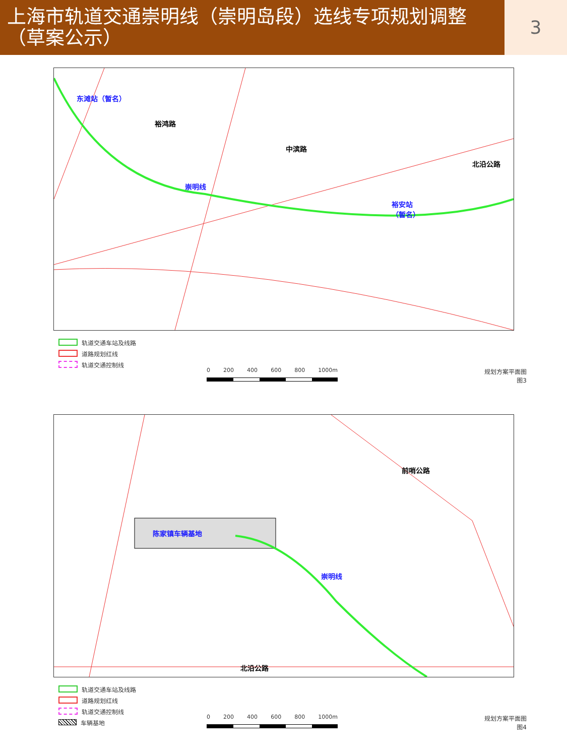上海市轨道交通崇明线（崇明岛段）选线专项规划调整（草案公示）
3
东滩站（暂名）
裕鸿路
中滨路
北沿公路
崇明线
裕安站
（暂名）
轨道交通车站及线路
道路规划红线
轨道交通控制线
0 200 400 600 800 1000m 规划方案平面图
图3
陈家镇车辆基地
前哨公路
崇明线
北沿公路
轨道交通车站及线路
道路规划红线
轨道交通控制线
车辆基地
0 200 400 600 800 1000m 规划方案平面图
图4